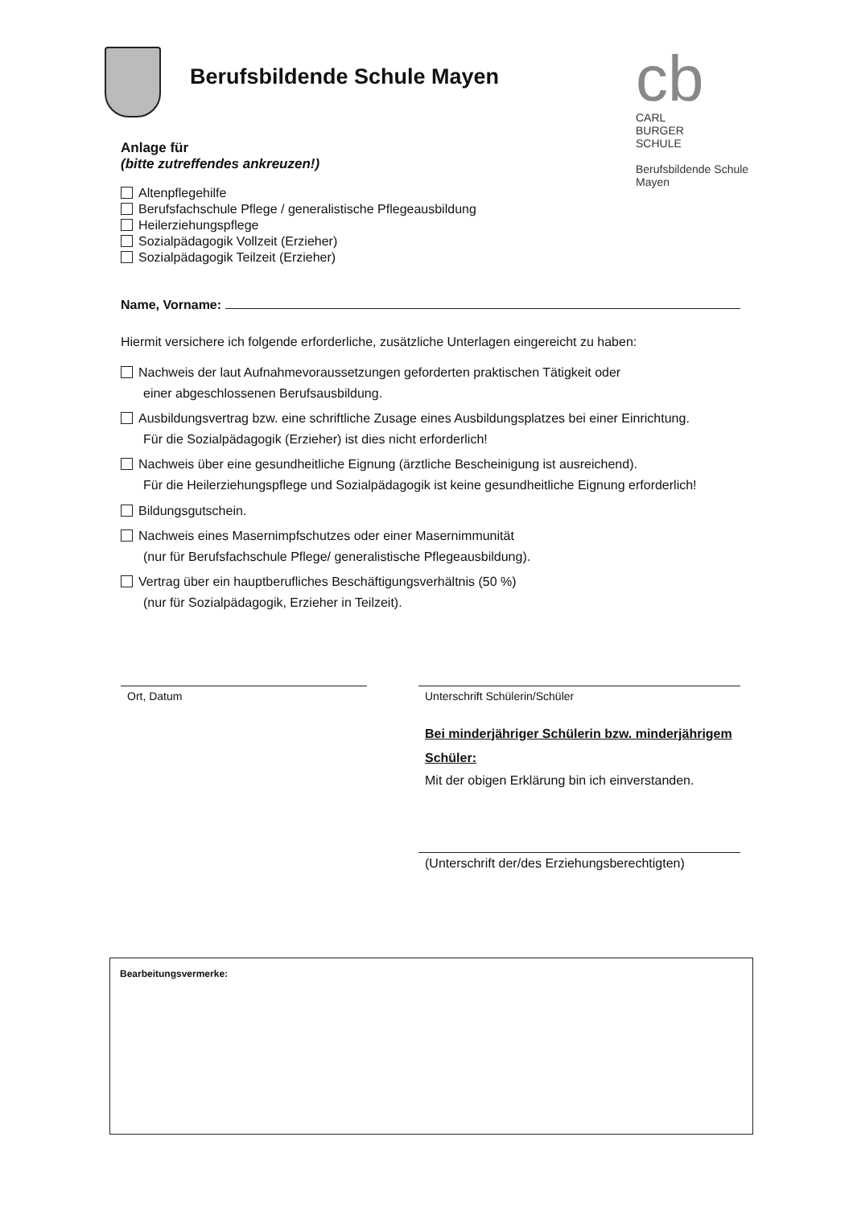Berufsbildende Schule Mayen
cb
CARL
BURGER
SCHULE
Berufsbildende Schule
Mayen
Anlage für
(bitte zutreffendes ankreuzen!)
Altenpflegehilfe
Berufsfachschule Pflege / generalistische Pflegeausbildung
Heilerziehungspflege
Sozialpädagogik Vollzeit (Erzieher)
Sozialpädagogik Teilzeit (Erzieher)
Name, Vorname:
Hiermit versichere ich folgende erforderliche, zusätzliche Unterlagen eingereicht zu haben:
Nachweis der laut Aufnahmevoraussetzungen geforderten praktischen Tätigkeit oder
einer abgeschlossenen Berufsausbildung.
Ausbildungsvertrag bzw. eine schriftliche Zusage eines Ausbildungsplatzes bei einer Einrichtung.
Für die Sozialpädagogik (Erzieher) ist dies nicht erforderlich!
Nachweis über eine gesundheitliche Eignung (ärztliche Bescheinigung ist ausreichend).
Für die Heilerziehungspflege und Sozialpädagogik ist keine gesundheitliche Eignung erforderlich!
Bildungsgutschein.
Nachweis eines Masernimpfschutzes oder einer Masernimmunität
(nur für Berufsfachschule Pflege/ generalistische Pflegeausbildung).
Vertrag über ein hauptberufliches Beschäftigungsverhältnis (50 %)
(nur für Sozialpädagogik, Erzieher in Teilzeit).
Ort, Datum Unterschrift Schülerin/Schüler
Bei minderjähriger Schülerin bzw. minderjährigem Schüler:
Mit der obigen Erklärung bin ich einverstanden.
(Unterschrift der/des Erziehungsberechtigten)
Bearbeitungsvermerke: